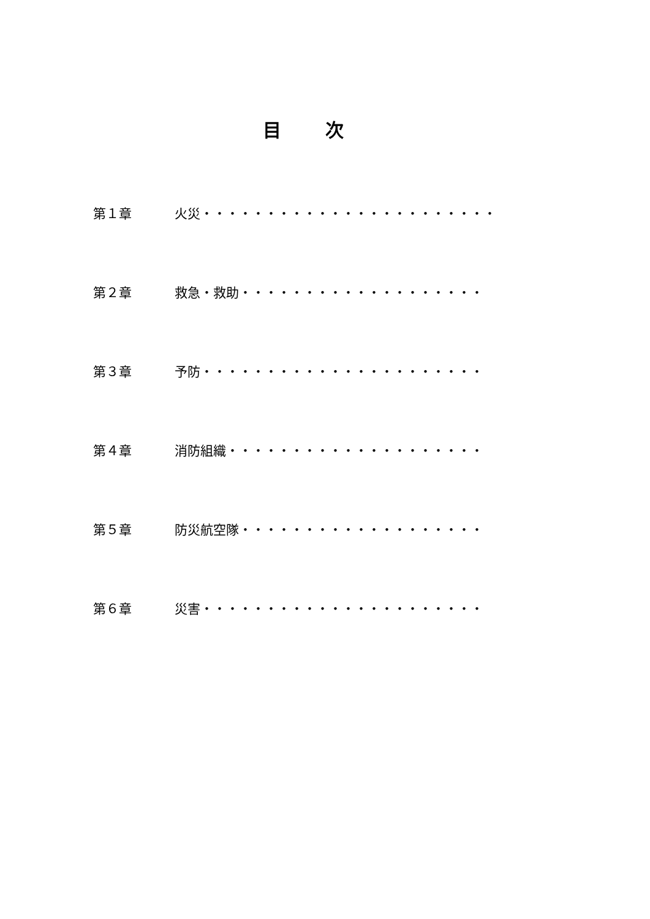目次
第１章 火災・・・・・・・・・・・・・・・・・・・・・・・
第２章 救急・救助・・・・・・・・・・・・・・・・・・・
第３章 予防・・・・・・・・・・・・・・・・・・・・・・
第４章 消防組織・・・・・・・・・・・・・・・・・・・・
第５章 防災航空隊・・・・・・・・・・・・・・・・・・・
第６章 災害・・・・・・・・・・・・・・・・・・・・・・